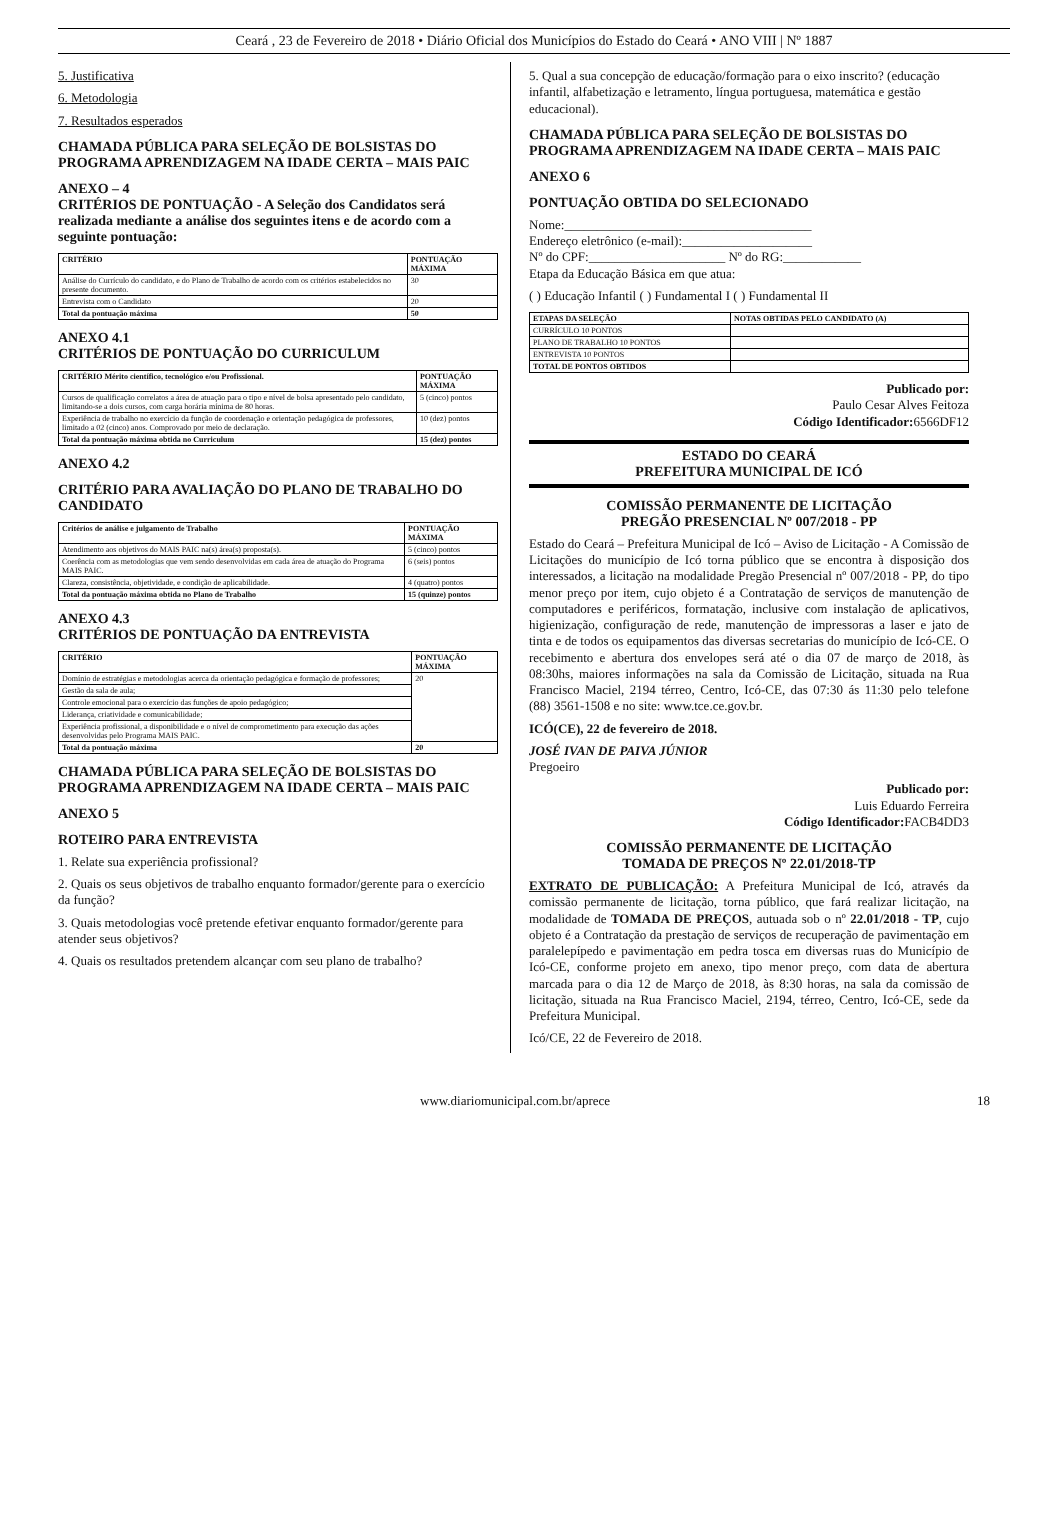Ceará , 23 de Fevereiro de 2018 • Diário Oficial dos Municípios do Estado do Ceará • ANO VIII | Nº 1887
5. Justificativa
6. Metodologia
7. Resultados esperados
CHAMADA PÚBLICA PARA SELEÇÃO DE BOLSISTAS DO PROGRAMA APRENDIZAGEM NA IDADE CERTA – MAIS PAIC
ANEXO – 4
CRITÉRIOS DE PONTUAÇÃO - A Seleção dos Candidatos será realizada mediante a análise dos seguintes itens e de acordo com a seguinte pontuação:
| CRITÉRIO | PONTUAÇÃO MÁXIMA |
| --- | --- |
| Análise do Currículo do candidato, e do Plano de Trabalho de acordo com os critérios estabelecidos no presente documento. | 30 |
| Entrevista com o Candidato | 20 |
| Total da pontuação máxima | 50 |
ANEXO 4.1
CRITÉRIOS DE PONTUAÇÃO DO CURRICULUM
| CRITÉRIO Mérito científico, tecnológico e/ou Profissional. | PONTUAÇÃO MÁXIMA |
| --- | --- |
| Cursos de qualificação correlatos a área de atuação para o tipo e nível de bolsa apresentado pelo candidato, limitando-se a dois cursos, com carga horária mínima de 80 horas. | 5 (cinco) pontos |
| Experiência de trabalho no exercício da função de coordenação e orientação pedagógica de professores, limitado a 02 (cinco) anos. Comprovado por meio de declaração. | 10 (dez) pontos |
| Total da pontuação máxima obtida no Curriculum | 15 (dez) pontos |
ANEXO 4.2
CRITÉRIO PARA AVALIAÇÃO DO PLANO DE TRABALHO DO CANDIDATO
| Critérios de análise e julgamento de Trabalho | PONTUAÇÃO MÁXIMA |
| --- | --- |
| Atendimento aos objetivos do MAIS PAIC na(s) área(s) proposta(s). | 5 (cinco) pontos |
| Coerência com as metodologias que vem sendo desenvolvidas em cada área de atuação do Programa MAIS PAIC. | 6 (seis) pontos |
| Clareza, consistência, objetividade, e condição de aplicabilidade. | 4 (quatro) pontos |
| Total da pontuação máxima obtida no Plano de Trabalho | 15 (quinze) pontos |
ANEXO 4.3
CRITÉRIOS DE PONTUAÇÃO DA ENTREVISTA
| CRITÉRIO | PONTUAÇÃO MÁXIMA |
| --- | --- |
| Domínio de estratégias e metodologias acerca da orientação pedagógica e formação de professores; | 20 |
| Gestão da sala de aula; | |
| Controle emocional para o exercício das funções de apoio pedagógico; | |
| Liderança, criatividade e comunicabilidade; | |
| Experiência profissional, a disponibilidade e o nível de comprometimento para execução das ações desenvolvidas pelo Programa MAIS PAIC. | |
| Total da pontuação máxima | 20 |
CHAMADA PÚBLICA PARA SELEÇÃO DE BOLSISTAS DO PROGRAMA APRENDIZAGEM NA IDADE CERTA – MAIS PAIC
ANEXO 5
ROTEIRO PARA ENTREVISTA
1. Relate sua experiência profissional?
2. Quais os seus objetivos de trabalho enquanto formador/gerente para o exercício da função?
3. Quais metodologias você pretende efetivar enquanto formador/gerente para atender seus objetivos?
4. Quais os resultados pretendem alcançar com seu plano de trabalho?
5. Qual a sua concepção de educação/formação para o eixo inscrito? (educação infantil, alfabetização e letramento, língua portuguesa, matemática e gestão educacional).
CHAMADA PÚBLICA PARA SELEÇÃO DE BOLSISTAS DO PROGRAMA APRENDIZAGEM NA IDADE CERTA – MAIS PAIC
ANEXO 6
PONTUAÇÃO OBTIDA DO SELECIONADO
Nome:______________________________________
Endereço eletrônico (e-mail):____________________
Nº do CPF:_____________________ Nº do RG:____________
Etapa da Educação Básica em que atua:
( ) Educação Infantil ( ) Fundamental I ( ) Fundamental II
| ETAPAS DA SELEÇÃO | NOTAS OBTIDAS PELO CANDIDATO (A) |
| --- | --- |
| CURRÍCULO 10 PONTOS | |
| PLANO DE TRABALHO 10 PONTOS | |
| ENTREVISTA 10 PONTOS | |
| TOTAL DE PONTOS OBTIDOS | |
Publicado por:
Paulo Cesar Alves Feitoza
Código Identificador: 6566DF12
ESTADO DO CEARÁ
PREFEITURA MUNICIPAL DE ICÓ
COMISSÃO PERMANENTE DE LICITAÇÃO
PREGÃO PRESENCIAL Nº 007/2018 - PP
Estado do Ceará – Prefeitura Municipal de Icó – Aviso de Licitação - A Comissão de Licitações do município de Icó torna público que se encontra à disposição dos interessados, a licitação na modalidade Pregão Presencial nº 007/2018 - PP, do tipo menor preço por item, cujo objeto é a Contratação de serviços de manutenção de computadores e periféricos, formatação, inclusive com instalação de aplicativos, higienização, configuração de rede, manutenção de impressoras a laser e jato de tinta e de todos os equipamentos das diversas secretarias do município de Icó-CE. O recebimento e abertura dos envelopes será até o dia 07 de março de 2018, às 08:30hs, maiores informações na sala da Comissão de Licitação, situada na Rua Francisco Maciel, 2194 térreo, Centro, Icó-CE, das 07:30 ás 11:30 pelo telefone (88) 3561-1508 e no site: www.tce.ce.gov.br.
ICÓ(CE), 22 de fevereiro de 2018.
JOSÉ IVAN DE PAIVA JÚNIOR
Pregoeiro
Publicado por:
Luis Eduardo Ferreira
Código Identificador: FACB4DD3
COMISSÃO PERMANENTE DE LICITAÇÃO
TOMADA DE PREÇOS Nº 22.01/2018-TP
EXTRATO DE PUBLICAÇÃO: A Prefeitura Municipal de Icó, através da comissão permanente de licitação, torna público, que fará realizar licitação, na modalidade de TOMADA DE PREÇOS, autuada sob o nº 22.01/2018 - TP, cujo objeto é a Contratação da prestação de serviços de recuperação de pavimentação em paralelepípedo e pavimentação em pedra tosca em diversas ruas do Município de Icó-CE, conforme projeto em anexo, tipo menor preço, com data de abertura marcada para o dia 12 de Março de 2018, às 8:30 horas, na sala da comissão de licitação, situada na Rua Francisco Maciel, 2194, térreo, Centro, Icó-CE, sede da Prefeitura Municipal.
Icó/CE, 22 de Fevereiro de 2018.
www.diariomunicipal.com.br/aprece 18